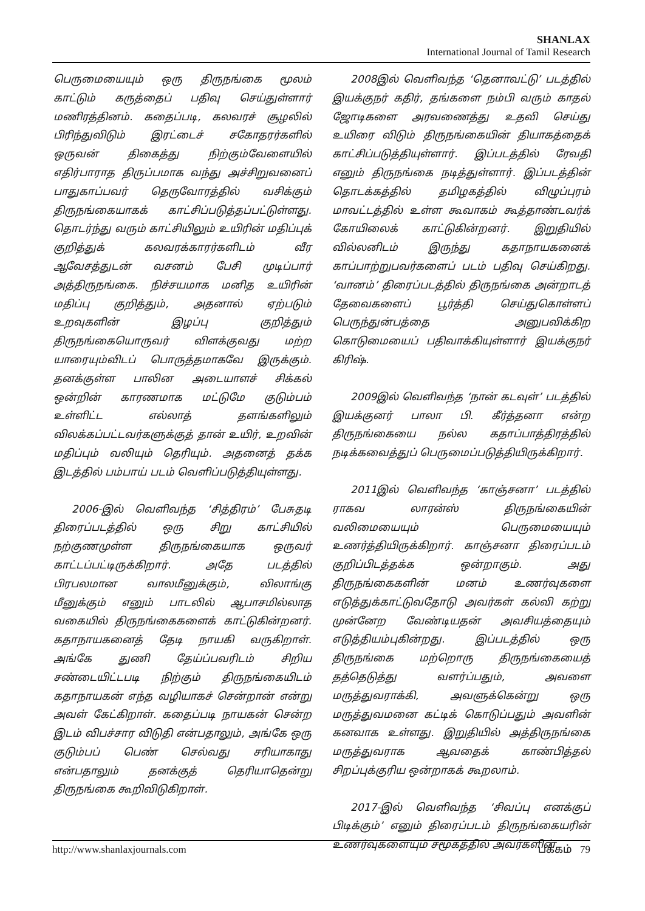SHANLAX
International Journal of Tamil Research
பெருமையையும் ஒரு திருநங்கை மூலம் காட்டும் கருத்தைப் பதிவு செய்துள்ளார் மணிரத்தினம். கதைப்படி, கலவரச் சூழலில் பிரிந்துவிடும் இரட்டைச் சகோதரர்களில் ஒருவன் திகைத்து நிற்கும்வேளையில் எதிர்பாராத திருப்பமாக வந்து அச்சிறுவனைப் பாதுகாப்பவர் தெருவோரத்தில் வசிக்கும் திருநங்கையாகக் காட்சிப்படுத்தப்பட்டுள்ளது. தொடர்ந்து வரும் காட்சியிலும் உயிரின் மதிப்புக் குறித்துக் கலவரக்காரர்களிடம் வீர ஆவேசத்துடன் வசனம் பேசி முடிப்பார் அத்திருநங்கை. நிச்சயமாக மனித உயிரின் மதிப்பு குறித்தும், அதனால் ஏற்படும் உறவுகளின் இழப்பு குறித்தும் திருநங்கையொருவர் விளக்குவது மற்ற யாரையும்விடப் பொருத்தமாகவே இருக்கும். தனக்குள்ள பாலின அடையாளச் சிக்கல் ஒன்றின் காரணமாக மட்டுமே குடும்பம் உள்ளிட்ட எல்லாத் தளங்களிலும் விலக்கப்பட்டவர்களுக்குத் தான் உயிர், உறவின் மதிப்பும் வலியும் தெரியும். அதனைத் தக்க இடத்தில் பம்பாய் படம் வெளிப்படுத்தியுள்ளது.
2006-இல் வெளிவந்த ‘சித்திரம்’ பேசுதடி திரைப்படத்தில் ஒரு சிறு காட்சியில் நற்குணமுள்ள திருநங்கையாக ஒருவர் காட்டப்பட்டிருக்கிறார். அதே படத்தில் பிரபலமான வாலமீனுக்கும், விலாங்கு மீனுக்கும் எனும் பாடலில் ஆபாசமில்லாத வகையில் திருநங்கைகளைக் காட்டுகின்றனர். கதாநாயகனைத் தேடி நாயகி வருகிறாள். அங்கே துணி தேய்ப்பவரிடம் சிறிய சண்டையிட்டபடி நிற்கும் திருநங்கையிடம் கதாநாயகன் எந்த வழியாகச் சென்றான் என்று அவள் கேட்கிறாள். கதைப்படி நாயகன் சென்ற இடம் விபச்சார விடுதி என்பதாலும், அங்கே ஒரு குடும்பப் பெண் செல்வது சரியாகாது என்பதாலும் தனக்குத் தெரியாதென்று திருநங்கை கூறிவிடுகிறாள்.
2008இல் வெளிவந்த ‘தெனாவட்டு’ படத்தில் இயக்குநர் கதிர், தங்களை நம்பி வரும் காதல் ஜோடிகளை அரவணைத்து உதவி செய்து உயிரை விடும் திருநங்கையின் தியாகத்தைக் காட்சிப்படுத்தியுள்ளார். இப்படத்தில் ரேவதி எனும் திருநங்கை நடித்துள்ளார். இப்படத்தின் தொடக்கத்தில் தமிழகத்தில் விழுப்புரம் மாவட்டத்தில் உள்ள கூவாகம் கூத்தாண்டவர்க் கோயிலைக் காட்டுகின்றனர். இறுதியில் வில்லனிடம் இருந்து கதாநாயகனைக் காப்பாற்றுபவர்களைப் படம் பதிவு செய்கிறது. ‘வானம்’ திரைப்படத்தில் திருநங்கை அன்றாடத் தேவைகளைப் பூர்த்தி செய்துகொள்ளப் பெருந்துன்பத்தை அனுபவிக்கிற கொடுமையைப் பதிவாக்கியுள்ளார் இயக்குநர் கிரிஷ்.
2009இல் வெளிவந்த ‘நான் கடவுள்’ படத்தில் இயக்குனர் பாலா பி. கீர்த்தனா என்ற திருநங்கையை நல்ல கதாப்பாத்திரத்தில் நடிக்கவைத்துப் பெருமைப்படுத்தியிருக்கிறார்.
2011இல் வெளிவந்த ‘காஞ்சனா’ படத்தில் ராகவ லாரன்ஸ் திருநங்கையின் வலிமையையும் பெருமையையும் உணர்த்தியிருக்கிறார். காஞ்சனா திரைப்படம் குறிப்பிடத்தக்க ஒன்றாகும். அது திருநங்கைகளின் மனம் உணர்வுகளை எடுத்துக்காட்டுவதோடு அவர்கள் கல்வி கற்று முன்னேற வேண்டியதன் அவசியத்தையும் எடுத்தியம்புகின்றது. இப்படத்தில் ஒரு திருநங்கை மற்றொரு திருநங்கையைத் தத்தெடுத்து வளர்ப்பதும், அவளை மருத்துவராக்கி, அவளுக்கென்று ஒரு மருத்துவமனை கட்டிக் கொடுப்பதும் அவளின் கனவாக உள்ளது. இறுதியில் அத்திருநங்கை மருத்துவராக ஆவதைக் காண்பித்தல் சிறப்புக்குரிய ஒன்றாகக் கூறலாம்.
2017-இல் வெளிவந்த ‘சிவப்பு எனக்குப் பிடிக்கும்’ எனும் திரைப்படம் திருநங்கையரின் உணர்வுகளையும் சமூகத்தில் அவர்களின்
http://www.shanlaxjournals.com பக்கம் 79